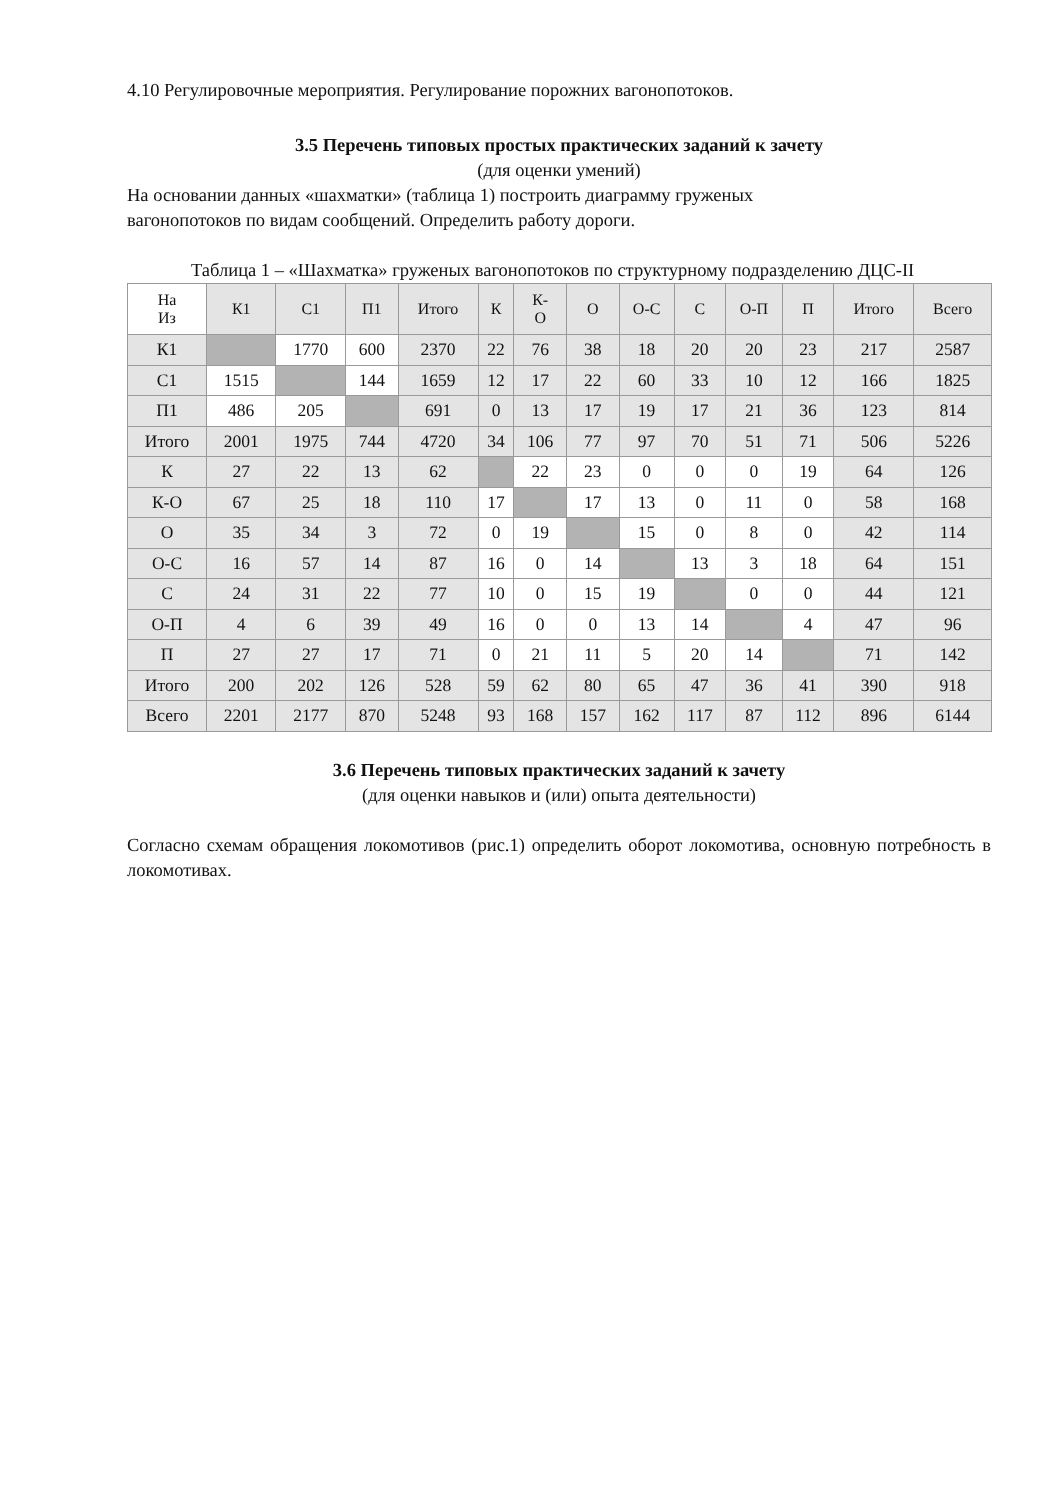4.10 Регулировочные мероприятия. Регулирование порожних вагонопотоков.
3.5 Перечень типовых простых практических заданий к зачету
(для оценки умений)
На основании данных «шахматки» (таблица 1) построить диаграмму груженых
вагонопотоков по видам сообщений. Определить работу дороги.
Таблица 1 – «Шахматка» груженых вагонопотоков по структурному подразделению ДЦС-II
| На Из | К1 | С1 | П1 | Итого | К | К- О | О | О-С | С | О-П | П | Итого | Всего |
| К1 | | 1770 | 600 | 2370 | 22 | 76 | 38 | 18 | 20 | 20 | 23 | 217 | 2587 |
| С1 | 1515 | | 144 | 1659 | 12 | 17 | 22 | 60 | 33 | 10 | 12 | 166 | 1825 |
| П1 | 486 | 205 | | 691 | 0 | 13 | 17 | 19 | 17 | 21 | 36 | 123 | 814 |
| Итого | 2001 | 1975 | 744 | 4720 | 34 | 106 | 77 | 97 | 70 | 51 | 71 | 506 | 5226 |
| К | 27 | 22 | 13 | 62 | | 22 | 23 | 0 | 0 | 0 | 19 | 64 | 126 |
| К-О | 67 | 25 | 18 | 110 | 17 | | 17 | 13 | 0 | 11 | 0 | 58 | 168 |
| О | 35 | 34 | 3 | 72 | 0 | 19 | | 15 | 0 | 8 | 0 | 42 | 114 |
| О-С | 16 | 57 | 14 | 87 | 16 | 0 | 14 | | 13 | 3 | 18 | 64 | 151 |
| С | 24 | 31 | 22 | 77 | 10 | 0 | 15 | 19 | | 0 | 0 | 44 | 121 |
| О-П | 4 | 6 | 39 | 49 | 16 | 0 | 0 | 13 | 14 | | 4 | 47 | 96 |
| П | 27 | 27 | 17 | 71 | 0 | 21 | 11 | 5 | 20 | 14 | | 71 | 142 |
| Итого | 200 | 202 | 126 | 528 | 59 | 62 | 80 | 65 | 47 | 36 | 41 | 390 | 918 |
| Всего | 2201 | 2177 | 870 | 5248 | 93 | 168 | 157 | 162 | 117 | 87 | 112 | 896 | 6144 |
3.6 Перечень типовых практических заданий к зачету
(для оценки навыков и (или) опыта деятельности)
Согласно схемам обращения локомотивов (рис.1) определить оборот локомотива, основную потребность в локомотивах.